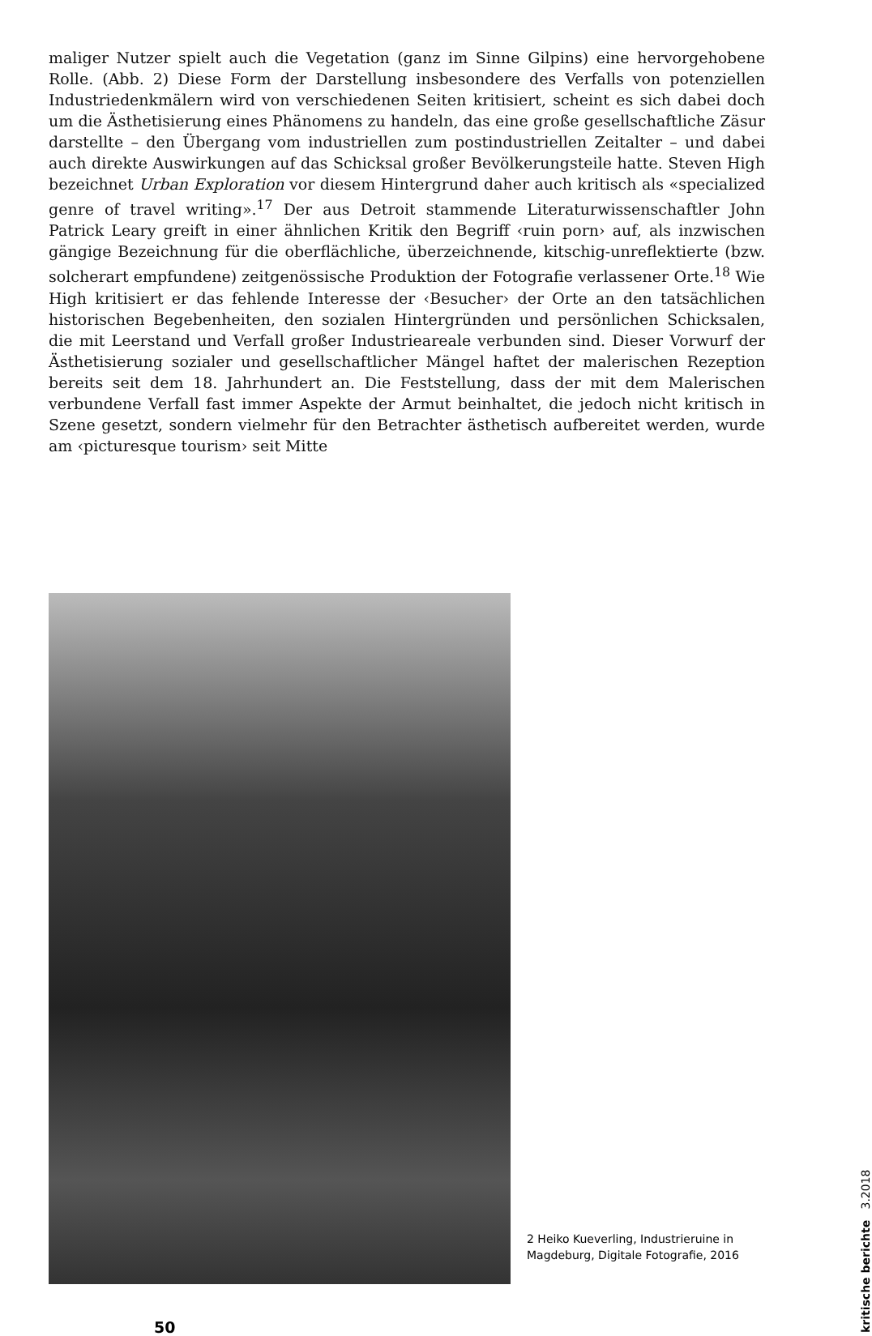maliger Nutzer spielt auch die Vegetation (ganz im Sinne Gilpins) eine hervorgehobene Rolle. (Abb. 2) Diese Form der Darstellung insbesondere des Verfalls von potenziellen Industriedenkmälern wird von verschiedenen Seiten kritisiert, scheint es sich dabei doch um die Ästhetisierung eines Phänomens zu handeln, das eine große gesellschaftliche Zäsur darstellte – den Übergang vom industriellen zum postindustriellen Zeitalter – und dabei auch direkte Auswirkungen auf das Schicksal großer Bevölkerungsteile hatte. Steven High bezeichnet Urban Exploration vor diesem Hintergrund daher auch kritisch als «specialized genre of travel writing».<sup>17</sup> Der aus Detroit stammende Literaturwissenschaftler John Patrick Leary greift in einer ähnlichen Kritik den Begriff ‹ruin porn› auf, als inzwischen gängige Bezeichnung für die oberflächliche, überzeichnende, kitschig-unreflektierte (bzw. solcherart empfundene) zeitgenössische Produktion der Fotografie verlassener Orte.<sup>18</sup> Wie High kritisiert er das fehlende Interesse der ‹Besucher› der Orte an den tatsächlichen historischen Begebenheiten, den sozialen Hintergründen und persönlichen Schicksalen, die mit Leerstand und Verfall großer Industrieareale verbunden sind. Dieser Vorwurf der Ästhetisierung sozialer und gesellschaftlicher Mängel haftet der malerischen Rezeption bereits seit dem 18. Jahrhundert an. Die Feststellung, dass der mit dem Malerischen verbundene Verfall fast immer Aspekte der Armut beinhaltet, die jedoch nicht kritisch in Szene gesetzt, sondern vielmehr für den Betrachter ästhetisch aufbereitet werden, wurde am ‹picturesque tourism› seit Mitte
2 Heiko Kueverling, Industrieruine in Magdeburg, Digitale Fotografie, 2016
50
kritische berichte 3.2018